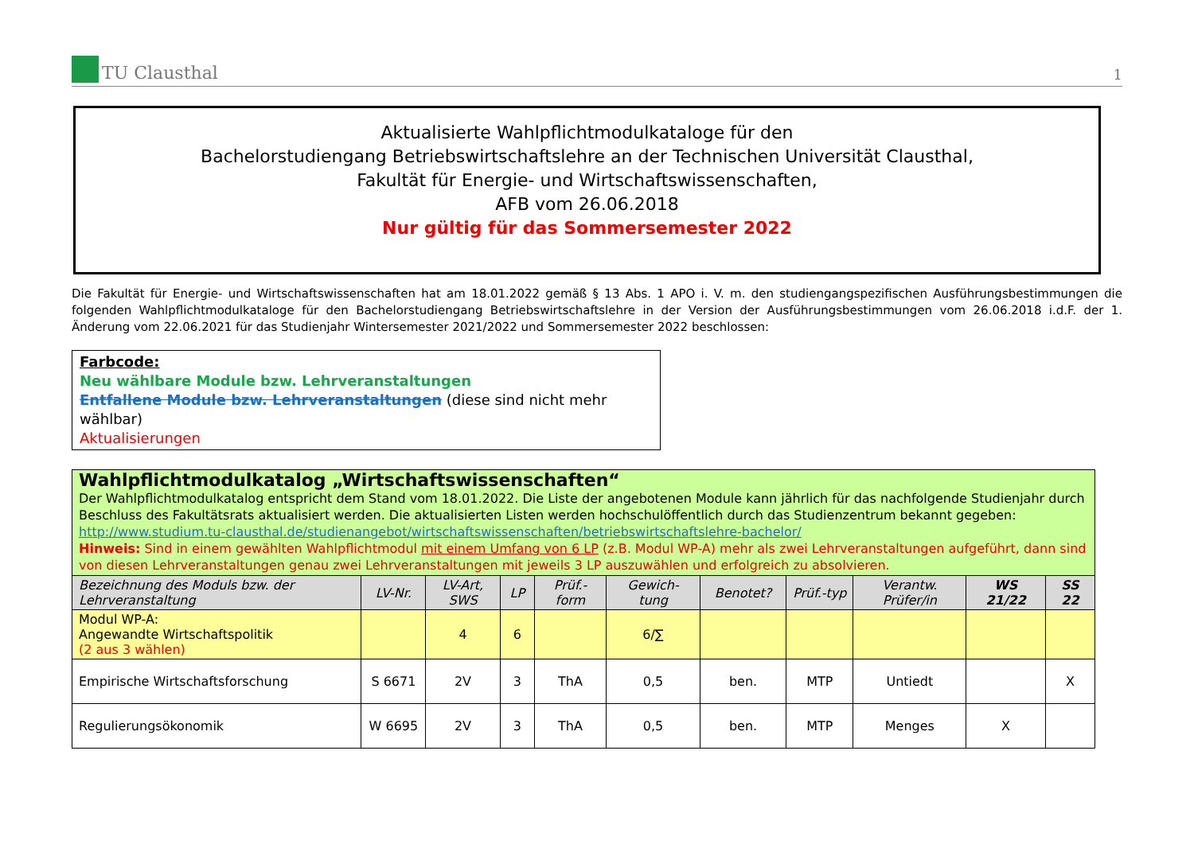TU Clausthal
1
Aktualisierte Wahlpflichtmodulkataloge für den
Bachelorstudiengang Betriebswirtschaftslehre an der Technischen Universität Clausthal,
Fakultät für Energie- und Wirtschaftswissenschaften,
AFB vom 26.06.2018
Nur gültig für das Sommersemester 2022
Die Fakultät für Energie- und Wirtschaftswissenschaften hat am 18.01.2022 gemäß § 13 Abs. 1 APO i. V. m. den studiengangspezifischen Ausführungsbestimmungen die folgenden Wahlpflichtmodulkataloge für den Bachelorstudiengang Betriebswirtschaftslehre in der Version der Ausführungsbestimmungen vom 26.06.2018 i.d.F. der 1. Änderung vom 22.06.2021 für das Studienjahr Wintersemester 2021/2022 und Sommersemester 2022 beschlossen:
Farbcode:
Neu wählbare Module bzw. Lehrveranstaltungen
Entfallene Module bzw. Lehrveranstaltungen (diese sind nicht mehr wählbar)
Aktualisierungen
| Wahlpflichtmodulkatalog „Wirtschaftswissenschaften“ Der Wahlpflichtmodulkatalog entspricht dem Stand vom 18.01.2022. Die Liste der angebotenen Module kann jährlich für das nachfolgende Studienjahr durch Beschluss des Fakultätsrats aktualisiert werden. Die aktualisierten Listen werden hochschulöffentlich durch das Studienzentrum bekannt gegeben: http://www.studium.tu-clausthal.de/studienangebot/wirtschaftswissenschaften/betriebswirtschaftslehre-bachelor/ Hinweis: Sind in einem gewählten Wahlpflichtmodul mit einem Umfang von 6 LP (z.B. Modul WP-A) mehr als zwei Lehrveranstaltungen aufgeführt, dann sind von diesen Lehrveranstaltungen genau zwei Lehrveranstaltungen mit jeweils 3 LP auszuwählen und erfolgreich zu absolvieren. | | | | | | | | | | |
| Bezeichnung des Moduls bzw. der Lehrveranstaltung | LV-Nr. | LV-Art, SWS | LP | Prüf.-form | Gewich-tung | Benotet? | Prüf.-typ | Verantw. Prüfer/in | WS 21/22 | SS 22 |
| Modul WP-A: Angewandte Wirtschaftspolitik (2 aus 3 wählen) | | 4 | 6 | | 6/∑ | | | | | |
| Empirische Wirtschaftsforschung | S 6671 | 2V | 3 | ThA | 0,5 | ben. | MTP | Untiedt | | X |
| Regulierungsökonomik | W 6695 | 2V | 3 | ThA | 0,5 | ben. | MTP | Menges | X | |